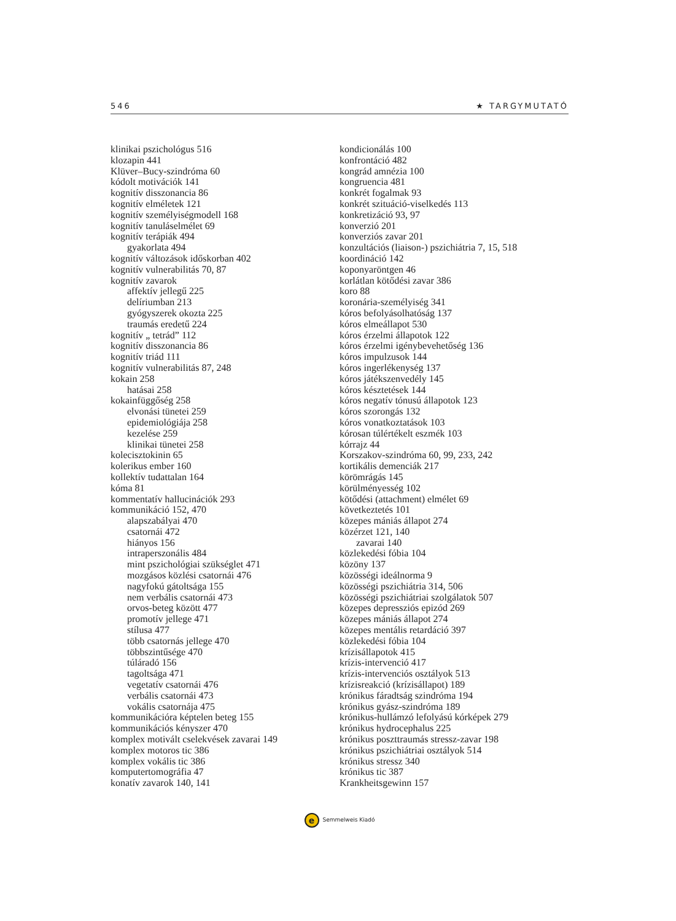546 ★ TARGYMUTATÓ
klinikai pszichológus 516
klozapin 441
Klüver–Bucy-szindróma 60
kódolt motivációk 141
kognitív disszonancia 86
kognitív elméletek 121
kognitív személyiségmodell 168
kognitív tanuláselmélet 69
kognitív terápiák 494
gyakorlata 494
kognitív változások időskorban 402
kognitív vulnerabilitás 70, 87
kognitív zavarok
affektív jellegű 225
delíriumban 213
gyógyszerek okozta 225
traumás eredetű 224
kognitív „ tetrád” 112
kognitív disszonancia 86
kognitív triád 111
kognitív vulnerabilitás 87, 248
kokain 258
hatásai 258
kokainfüggőség 258
elvonási tünetei 259
epidemiológiája 258
kezelése 259
klinikai tünetei 258
kolecisztokinin 65
kolerikus ember 160
kollektív tudattalan 164
kóma 81
kommentatív hallucinációk 293
kommunikáció 152, 470
alapszabályai 470
csatornái 472
hiányos 156
intraperszonális 484
mint pszichológiai szükséglet 471
mozgásos közlési csatornái 476
nagyfokú gátoltsága 155
nem verbális csatornái 473
orvos-beteg között 477
promotív jellege 471
stílusa 477
több csatornás jellege 470
többszintűsége 470
túláradó 156
tagoltsága 471
vegetatív csatornái 476
verbális csatornái 473
vokális csatornája 475
kommunikációra képtelen beteg 155
kommunikációs kényszer 470
komplex motivált cselekvések zavarai 149
komplex motoros tic 386
komplex vokális tic 386
komputertomográfia 47
konatív zavarok 140, 141
kondicionálás 100
konfrontáció 482
kongrád amnézia 100
kongruencia 481
konkrét fogalmak 93
konkrét szituáció-viselkedés 113
konkretizáció 93, 97
konverzió 201
konverziós zavar 201
konzultációs (liaison-) pszichiátria 7, 15, 518
koordináció 142
koponyaröntgen 46
korlátlan kötődési zavar 386
koro 88
koronária-személyiség 341
kóros befolyásolhatóság 137
kóros elmeállapot 530
kóros érzelmi állapotok 122
kóros érzelmi igénybevehetőség 136
kóros impulzusok 144
kóros ingerlékenység 137
kóros játékszenvedély 145
kóros késztetések 144
kóros negatív tónusú állapotok 123
kóros szorongás 132
kóros vonatkoztatások 103
kórosan túlértékelt eszmék 103
kórrajz 44
Korszakov-szindróma 60, 99, 233, 242
kortikális demenciák 217
körömrágás 145
körülményesség 102
kötődési (attachment) elmélet 69
következtetés 101
közepes mániás állapot 274
közérzet 121, 140
zavarai 140
közlekedési fóbia 104
közöny 137
közösségi ideálnorma 9
közösségi pszichiátria 314, 506
közösségi pszichiátriai szolgálatok 507
közepes depressziós epizód 269
közepes mániás állapot 274
közepes mentális retardáció 397
közlekedési fóbia 104
krízisállapotok 415
krízis-intervenció 417
krízis-intervenciós osztályok 513
krízisreakció (krízisállapot) 189
krónikus fáradtság szindróma 194
krónikus gyász-szindróma 189
krónikus-hullámzó lefolyású kórképek 279
krónikus hydrocephalus 225
krónikus poszttraumás stressz-zavar 198
krónikus pszichiátriai osztályok 514
krónikus stressz 340
krónikus tic 387
Krankheitsgewinn 157
e Semmelweis Kiadó